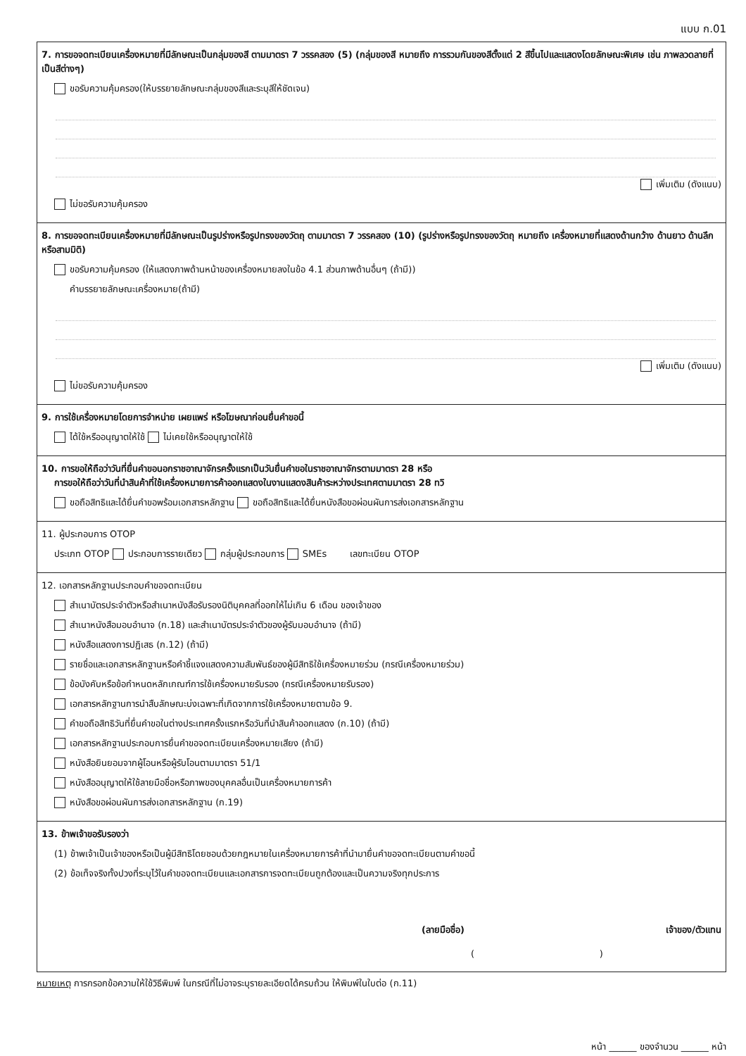แบบ ก.01
7. การขอจดทะเบียนเครื่องหมายที่มีลักษณะเป็นกลุ่มของสี ตามมาตรา 7 วรรคสอง (5) (กลุ่มของสี หมายถึง การรวมกันของสีตั้งแต่ 2 สีขึ้นไปและแสดงโดยลักษณะพิเศษ เช่น ภาพลวดลายที่เป็นสีต่างๆ)
ขอรับความคุ้มครอง(ให้บรรยายลักษณะกลุ่มของสีและระบุสีให้ชัดเจน)
เพิ่มเติม (ดังแนบ)
ไม่ขอรับความคุ้มครอง
8. การขอจดทะเบียนเครื่องหมายที่มีลักษณะเป็นรูปร่างหรือรูปทรงของวัตถุ ตามมาตรา 7 วรรคสอง (10) (รูปร่างหรือรูปทรงของวัตถุ หมายถึง เครื่องหมายที่แสดงด้านกว้าง ด้านยาว ด้านลึก หรือสามมิติ)
ขอรับความคุ้มครอง (ให้แสดงภาพด้านหน้าของเครื่องหมายลงในข้อ 4.1 ส่วนภาพด้านอื่นๆ (ถ้ามี))
คำบรรยายลักษณะเครื่องหมาย(ถ้ามี)
เพิ่มเติม (ดังแนบ)
ไม่ขอรับความคุ้มครอง
9. การใช้เครื่องหมายโดยการจำหน่าย เผยแพร่ หรือโฆษณาก่อนยื่นคำขอนี้
ได้ใช้หรืออนุญาตให้ใช้ ไม่เคยใช้หรืออนุญาตให้ใช้
10. การขอให้ถือว่าวันที่ยื่นคำขอนอกราชอาณาจักรครั้งแรกเป็นวันยื่นคำขอในราชอาณาจักรตามมาตรา 28 หรือ
การขอให้ถือว่าวันที่นำสินค้าที่ใช้เครื่องหมายการค้าออกแสดงในงานแสดงสินค้าระหว่างประเทศตามมาตรา 28 ทวิ
ขอถือสิทธิและได้ยื่นคำขอพร้อมเอกสารหลักฐาน ขอถือสิทธิและได้ยื่นหนังสือขอผ่อนผันการส่งเอกสารหลักฐาน
11. ผู้ประกอบการ OTOP
ประเภท OTOP ประกอบการรายเดียว กลุ่มผู้ประกอบการ SMEs เลขทะเบียน OTOP
12. เอกสารหลักฐานประกอบคำขอจดทะเบียน
สำเนาบัตรประจำตัวหรือสำเนาหนังสือรับรองนิติบุคคลที่ออกให้ไม่เกิน 6 เดือน ของเจ้าของ
สำเนาหนังสือมอบอำนาจ (ก.18) และสำเนาบัตรประจำตัวของผู้รับมอบอำนาจ (ถ้ามี)
หนังสือแสดงการปฏิเสธ (ก.12) (ถ้ามี)
รายชื่อและเอกสารหลักฐานหรือคำชี้แจงแสดงความสัมพันธ์ของผู้มีสิทธิใช้เครื่องหมายร่วม (กรณีเครื่องหมายร่วม)
ข้อบังคับหรือข้อกำหนดหลักเกณฑ์การใช้เครื่องหมายรับรอง (กรณีเครื่องหมายรับรอง)
เอกสารหลักฐานการนำสืบลักษณะบ่งเฉพาะที่เกิดจากการใช้เครื่องหมายตามข้อ 9.
คำขอถือสิทธิวันที่ยื่นคำขอในต่างประเทศครั้งแรกหรือวันที่นำสินค้าออกแสดง (ก.10) (ถ้ามี)
เอกสารหลักฐานประกอบการยื่นคำขอจดทะเบียนเครื่องหมายเสียง (ถ้ามี)
หนังสือยินยอมจากผู้โอนหรือผู้รับโอนตามมาตรา 51/1
หนังสืออนุญาตให้ใช้ลายมือชื่อหรือภาพของบุคคลอื่นเป็นเครื่องหมายการค้า
หนังสือขอผ่อนผันการส่งเอกสารหลักฐาน (ก.19)
13. ข้าพเจ้าขอรับรองว่า
(1) ข้าพเจ้าเป็นเจ้าของหรือเป็นผู้มีสิทธิโดยชอบด้วยกฎหมายในเครื่องหมายการค้าที่นำมายื่นคำขอจดทะเบียนตามคำขอนี้
(2) ข้อเท็จจริงทั้งปวงที่ระบุไว้ในคำขอจดทะเบียนและเอกสารการจดทะเบียนถูกต้องและเป็นความจริงทุกประการ
(ลายมือชื่อ) เจ้าของ/ตัวแทน
( )
หมายเหตุ การกรอกข้อความให้ใช้วิธีพิมพ์ ในกรณีที่ไม่อาจระบุรายละเอียดได้ครบถ้วน ให้พิมพ์ในใบต่อ (ก.11)
หน้า ______ ของจำนวน ______ หน้า